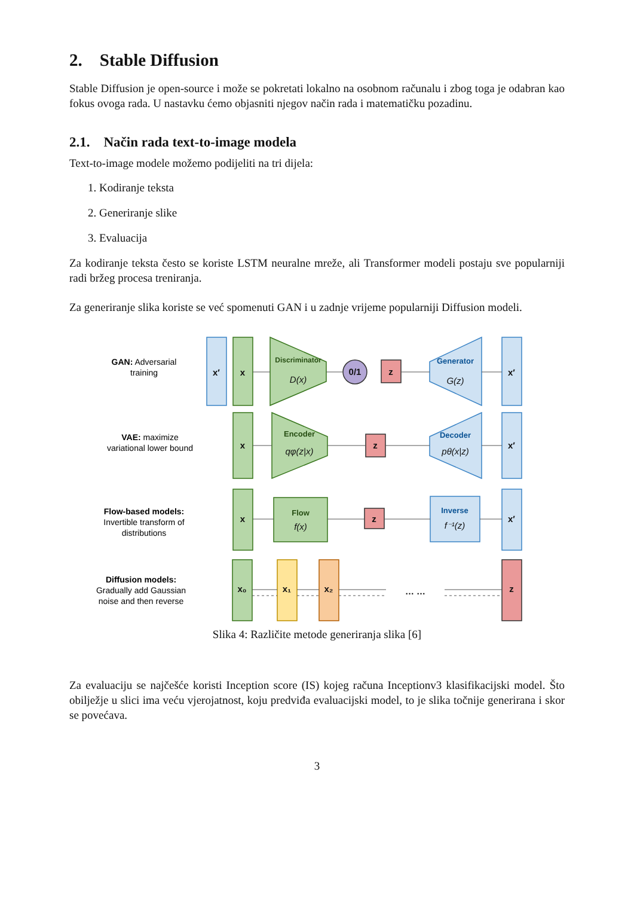2. Stable Diffusion
Stable Diffusion je open-source i može se pokretati lokalno na osobnom računalu i zbog toga je odabran kao fokus ovoga rada. U nastavku ćemo objasniti njegov način rada i matematičku pozadinu.
2.1. Način rada text-to-image modela
Text-to-image modele možemo podijeliti na tri dijela:
1. Kodiranje teksta
2. Generiranje slike
3. Evaluacija
Za kodiranje teksta često se koriste LSTM neuralne mreže, ali Transformer modeli postaju sve popularniji radi bržeg procesa treniranja.
Za generiranje slika koriste se već spomenuti GAN i u zadnje vrijeme popularniji Diffusion modeli.
GAN: Adversarial
training
VAE: maximize
variational lower bound
Flow-based models:
Invertible transform of
distributions
Diffusion models:
Gradually add Gaussian
noise and then reverse
x′
x
Discriminator
D(x)
0/1
z
Generator
G(z)
x′
x
Encoder
qφ(z|x)
z
Decoder
pθ(x|z)
x′
x
Flow
f(x)
z
Inverse
f⁻¹(z)
x′
x₀
x₁
x₂
… …
z
Slika 4: Različite metode generiranja slika [6]
Za evaluaciju se najčešće koristi Inception score (IS) kojeg računa Inceptionv3 klasifikacijski model. Što obilježje u slici ima veću vjerojatnost, koju predviđa evaluacijski model, to je slika točnije generirana i skor se povećava.
3